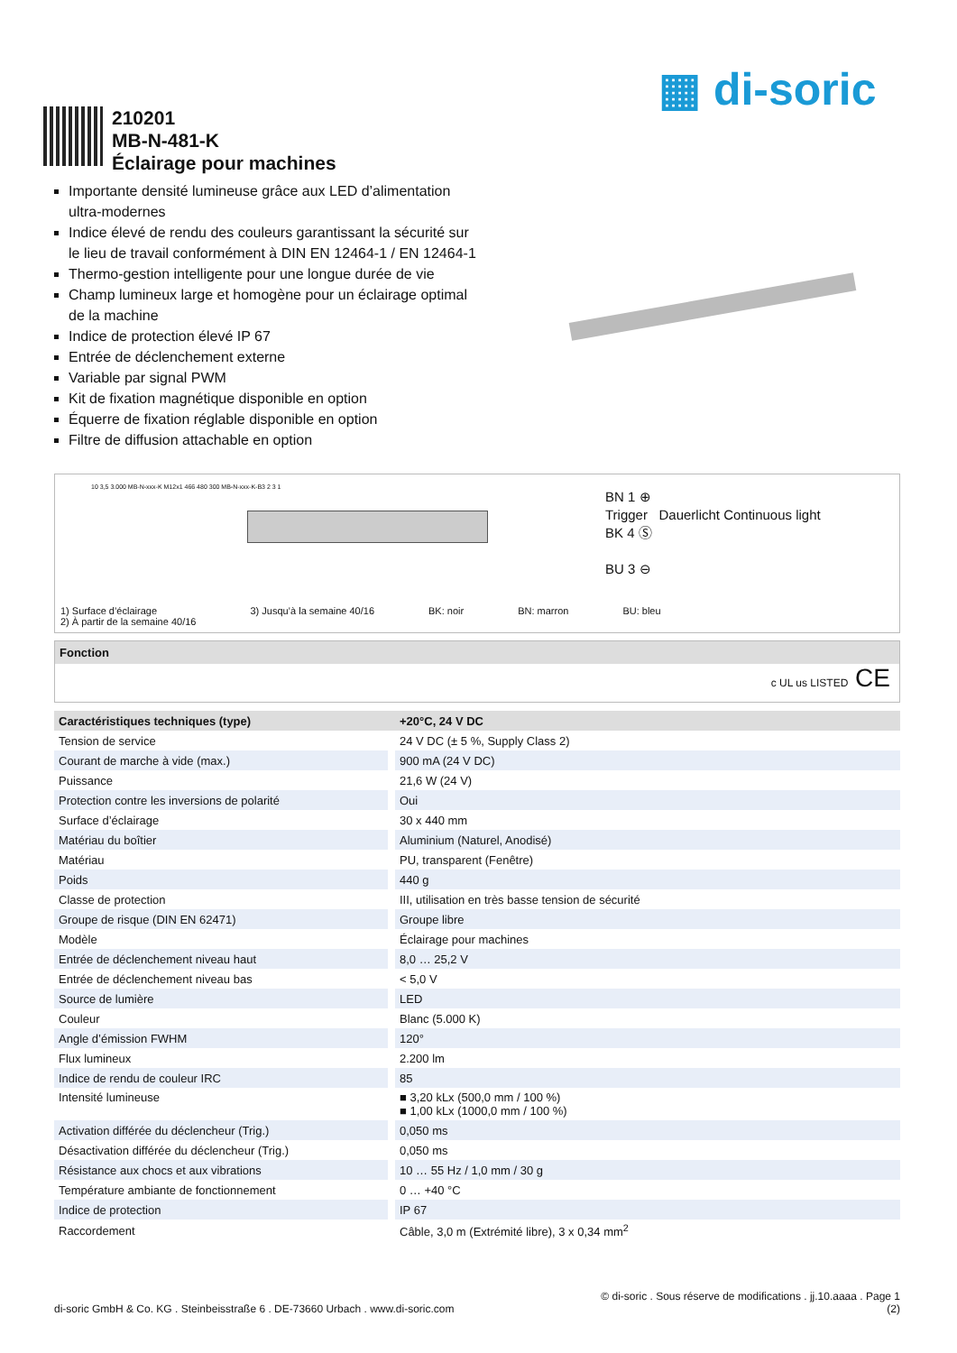▦ di-soric
210201
MB-N-481-K
Éclairage pour machines
Importante densité lumineuse grâce aux LED d’alimentation ultra-modernes
Indice élevé de rendu des couleurs garantissant la sécurité sur le lieu de travail conformément à DIN EN 12464-1 / EN 12464-1
Thermo-gestion intelligente pour une longue durée de vie
Champ lumineux large et homogène pour un éclairage optimal de la machine
Indice de protection élevé IP 67
Entrée de déclenchement externe
Variable par signal PWM
Kit de fixation magnétique disponible en option
Équerre de fixation réglable disponible en option
Filtre de diffusion attachable en option
10 3,5 3.000 MB-N-xxx-K M12x1 466 480 300 MB-N-xxx-K-B3 2 3 1
BN 1 ⊕
Trigger Dauerlicht Continuous light
BK 4 Ⓢ
BU 3 ⊖
1) Surface d’éclairage
2) À partir de la semaine 40/16 3) Jusqu’à la semaine 40/16 BK: noir BN: marron BU: bleu
Fonction
c UL us LISTED CE
| Caractéristiques techniques (type) | +20°C, 24 V DC |
| --- | --- |
| Tension de service | 24 V DC (± 5 %, Supply Class 2) |
| Courant de marche à vide (max.) | 900 mA (24 V DC) |
| Puissance | 21,6 W (24 V) |
| Protection contre les inversions de polarité | Oui |
| Surface d’éclairage | 30 x 440 mm |
| Matériau du boîtier | Aluminium (Naturel, Anodisé) |
| Matériau | PU, transparent (Fenêtre) |
| Poids | 440 g |
| Classe de protection | III, utilisation en très basse tension de sécurité |
| Groupe de risque (DIN EN 62471) | Groupe libre |
| Modèle | Éclairage pour machines |
| Entrée de déclenchement niveau haut | 8,0 … 25,2 V |
| Entrée de déclenchement niveau bas | < 5,0 V |
| Source de lumière | LED |
| Couleur | Blanc (5.000 K) |
| Angle d’émission FWHM | 120° |
| Flux lumineux | 2.200 lm |
| Indice de rendu de couleur IRC | 85 |
| Intensité lumineuse | ■ 3,20 kLx (500,0 mm / 100 %) ■ 1,00 kLx (1000,0 mm / 100 %) |
| Activation différée du déclencheur (Trig.) | 0,050 ms |
| Désactivation différée du déclencheur (Trig.) | 0,050 ms |
| Résistance aux chocs et aux vibrations | 10 … 55 Hz / 1,0 mm / 30 g |
| Température ambiante de fonctionnement | 0 … +40 °C |
| Indice de protection | IP 67 |
| Raccordement | Câble, 3,0 m (Extrémité libre), 3 x 0,34 mm<sup>2</sup> |
© di-soric . Sous réserve de modifications . jj.10.aaaa . Page 1
di-soric GmbH & Co. KG . Steinbeisstraße 6 . DE-73660 Urbach . www.di-soric.com (2)